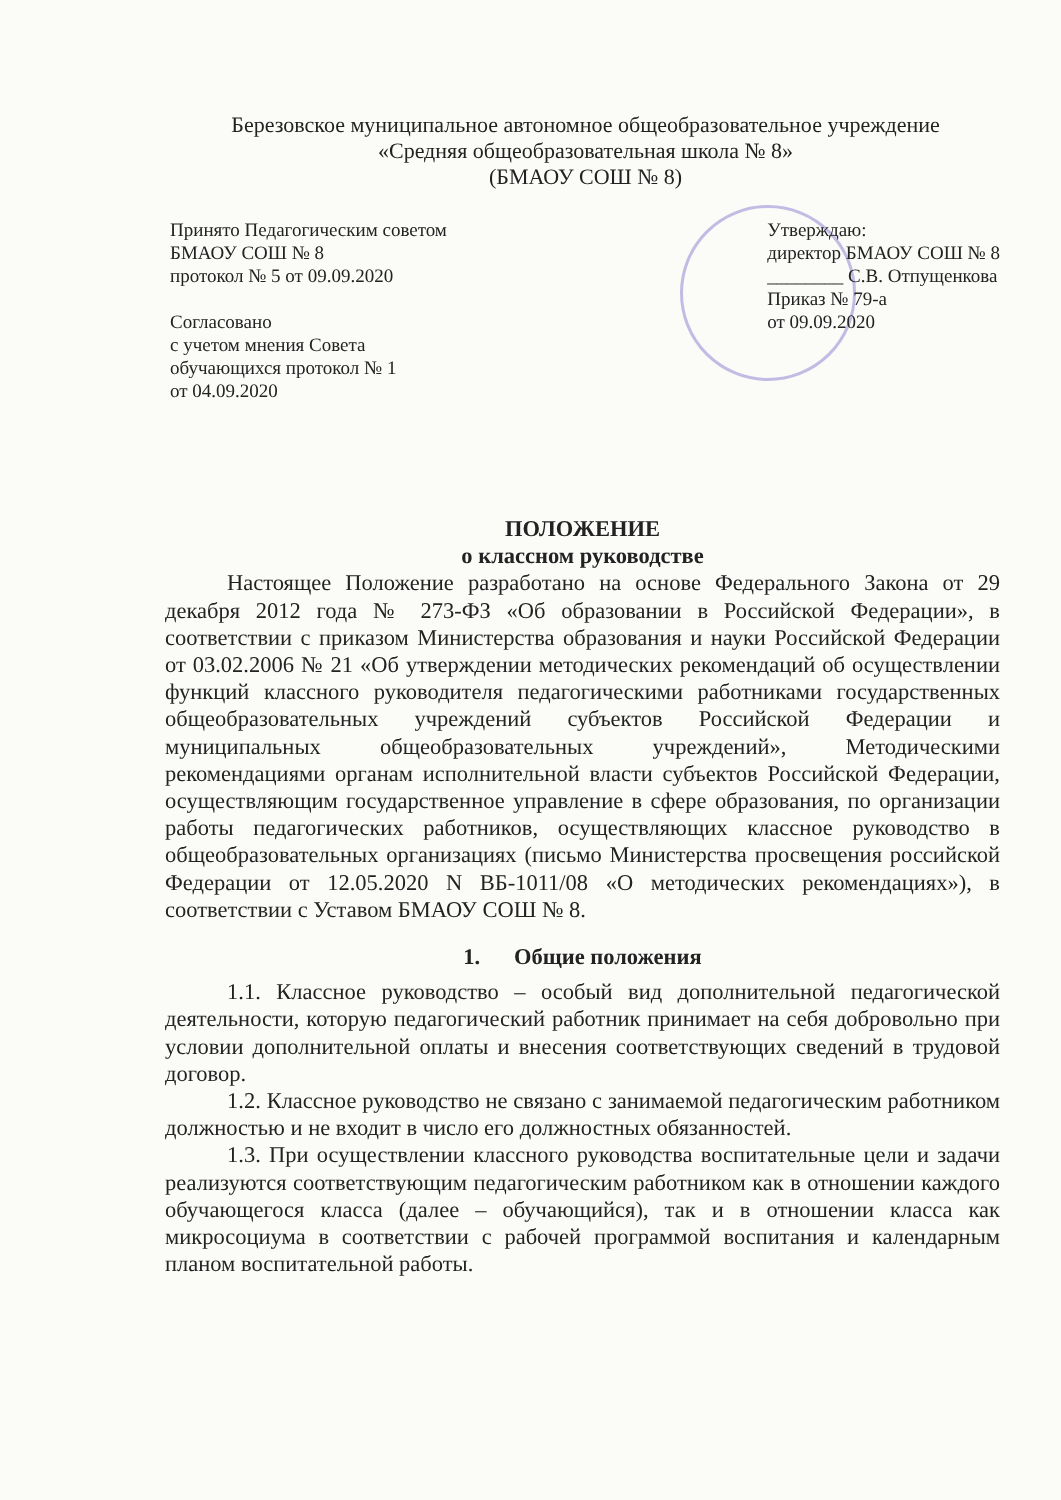Березовское муниципальное автономное общеобразовательное учреждение
«Средняя общеобразовательная школа № 8»
(БМАОУ СОШ № 8)
Принято Педагогическим советом
БМАОУ СОШ № 8
протокол № 5 от 09.09.2020
Согласовано
с учетом мнения Совета
обучающихся протокол № 1
от 04.09.2020
Утверждаю:
директор БМАОУ СОШ № 8
________ С.В. Отпущенкова
Приказ № 79-а
от 09.09.2020
ПОЛОЖЕНИЕ
о классном руководстве
Настоящее Положение разработано на основе Федерального Закона от 29 декабря 2012 года № 273-ФЗ «Об образовании в Российской Федерации», в соответствии с приказом Министерства образования и науки Российской Федерации от 03.02.2006 № 21 «Об утверждении методических рекомендаций об осуществлении функций классного руководителя педагогическими работниками государственных общеобразовательных учреждений субъектов Российской Федерации и муниципальных общеобразовательных учреждений», Методическими рекомендациями органам исполнительной власти субъектов Российской Федерации, осуществляющим государственное управление в сфере образования, по организации работы педагогических работников, осуществляющих классное руководство в общеобразовательных организациях (письмо Министерства просвещения российской Федерации от 12.05.2020 N ВБ-1011/08 «О методических рекомендациях»), в соответствии с Уставом БМАОУ СОШ № 8.
1. Общие положения
1.1. Классное руководство – особый вид дополнительной педагогической деятельности, которую педагогический работник принимает на себя добровольно при условии дополнительной оплаты и внесения соответствующих сведений в трудовой договор.
1.2. Классное руководство не связано с занимаемой педагогическим работником должностью и не входит в число его должностных обязанностей.
1.3. При осуществлении классного руководства воспитательные цели и задачи реализуются соответствующим педагогическим работником как в отношении каждого обучающегося класса (далее – обучающийся), так и в отношении класса как микросоциума в соответствии с рабочей программой воспитания и календарным планом воспитательной работы.